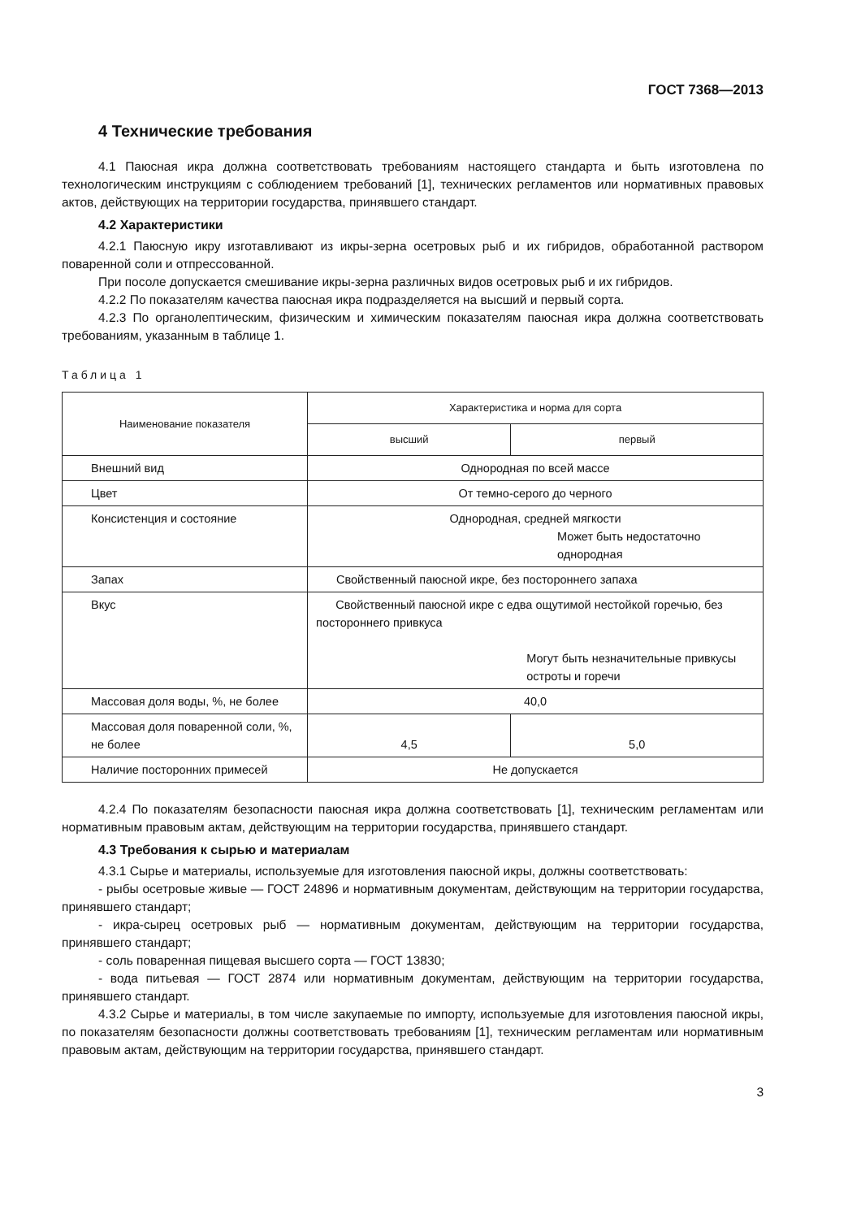ГОСТ 7368—2013
4 Технические требования
4.1 Паюсная икра должна соответствовать требованиям настоящего стандарта и быть изготовлена по технологическим инструкциям с соблюдением требований [1], технических регламентов или нормативных правовых актов, действующих на территории государства, принявшего стандарт.
4.2 Характеристики
4.2.1 Паюсную икру изготавливают из икры-зерна осетровых рыб и их гибридов, обработанной раствором поваренной соли и отпрессованной.
При посоле допускается смешивание икры-зерна различных видов осетровых рыб и их гибридов.
4.2.2 По показателям качества паюсная икра подразделяется на высший и первый сорта.
4.2.3 По органолептическим, физическим и химическим показателям паюсная икра должна соответствовать требованиям, указанным в таблице 1.
Таблица 1
| Наименование показателя | Характеристика и норма для сорта | |
| --- | --- | --- |
| | высший | первый |
| Внешний вид | Однородная по всей массе | |
| Цвет | От темно-серого до черного | |
| Консистенция и состояние | Однородная, средней мягкости Может быть недостаточно однородная | |
| Запах | Свойственный паюсной икре, без постороннего запаха | |
| Вкус | Свойственный паюсной икре с едва ощутимой нестойкой горечью, без постороннего привкуса Могут быть незначительные привкусы остроты и горечи | |
| Массовая доля воды, %, не более | 40,0 | |
| Массовая доля поваренной соли, %, не более | 4,5 | 5,0 |
| Наличие посторонних примесей | Не допускается | |
4.2.4 По показателям безопасности паюсная икра должна соответствовать [1], техническим регламентам или нормативным правовым актам, действующим на территории государства, принявшего стандарт.
4.3 Требования к сырью и материалам
4.3.1 Сырье и материалы, используемые для изготовления паюсной икры, должны соответствовать:
- рыбы осетровые живые — ГОСТ 24896 и нормативным документам, действующим на территории государства, принявшего стандарт;
- икра-сырец осетровых рыб — нормативным документам, действующим на территории государства, принявшего стандарт;
- соль поваренная пищевая высшего сорта — ГОСТ 13830;
- вода питьевая — ГОСТ 2874 или нормативным документам, действующим на территории государства, принявшего стандарт.
4.3.2 Сырье и материалы, в том числе закупаемые по импорту, используемые для изготовления паюсной икры, по показателям безопасности должны соответствовать требованиям [1], техническим регламентам или нормативным правовым актам, действующим на территории государства, принявшего стандарт.
3